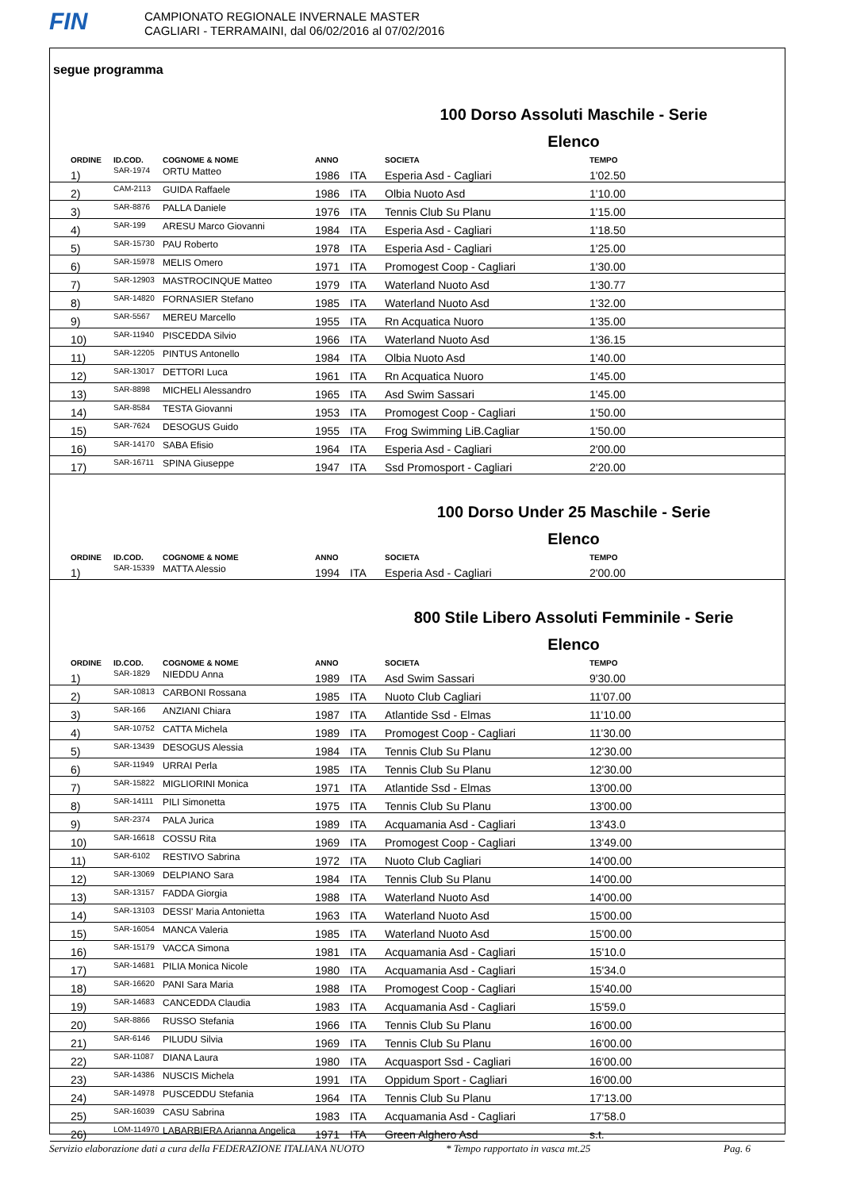FIN
CAMPIONATO REGIONALE INVERNALE MASTER
CAGLIARI - TERRAMAINI, dal 06/02/2016 al 07/02/2016
segue programma
100 Dorso Assoluti Maschile - Serie
Elenco
| ORDINE | ID.COD. | COGNOME & NOME | ANNO | | SOCIETA | TEMPO |
| --- | --- | --- | --- | --- | --- | --- |
| 1) | SAR-1974 | ORTU Matteo | 1986 | ITA | Esperia Asd - Cagliari | 1'02.50 |
| 2) | CAM-2113 | GUIDA Raffaele | 1986 | ITA | Olbia Nuoto Asd | 1'10.00 |
| 3) | SAR-8876 | PALLA Daniele | 1976 | ITA | Tennis Club Su Planu | 1'15.00 |
| 4) | SAR-199 | ARESU Marco Giovanni | 1984 | ITA | Esperia Asd - Cagliari | 1'18.50 |
| 5) | SAR-15730 | PAU Roberto | 1978 | ITA | Esperia Asd - Cagliari | 1'25.00 |
| 6) | SAR-15978 | MELIS Omero | 1971 | ITA | Promogest Coop - Cagliari | 1'30.00 |
| 7) | SAR-12903 | MASTROCINQUE Matteo | 1979 | ITA | Waterland Nuoto Asd | 1'30.77 |
| 8) | SAR-14820 | FORNASIER Stefano | 1985 | ITA | Waterland Nuoto Asd | 1'32.00 |
| 9) | SAR-5567 | MEREU Marcello | 1955 | ITA | Rn Acquatica Nuoro | 1'35.00 |
| 10) | SAR-11940 | PISCEDDA Silvio | 1966 | ITA | Waterland Nuoto Asd | 1'36.15 |
| 11) | SAR-12205 | PINTUS Antonello | 1984 | ITA | Olbia Nuoto Asd | 1'40.00 |
| 12) | SAR-13017 | DETTORI Luca | 1961 | ITA | Rn Acquatica Nuoro | 1'45.00 |
| 13) | SAR-8898 | MICHELI Alessandro | 1965 | ITA | Asd Swim Sassari | 1'45.00 |
| 14) | SAR-8584 | TESTA Giovanni | 1953 | ITA | Promogest Coop - Cagliari | 1'50.00 |
| 15) | SAR-7624 | DESOGUS Guido | 1955 | ITA | Frog Swimming LiB.Cagliar | 1'50.00 |
| 16) | SAR-14170 | SABA Efisio | 1964 | ITA | Esperia Asd - Cagliari | 2'00.00 |
| 17) | SAR-16711 | SPINA Giuseppe | 1947 | ITA | Ssd Promosport - Cagliari | 2'20.00 |
100 Dorso Under 25 Maschile - Serie
Elenco
| ORDINE | ID.COD. | COGNOME & NOME | ANNO | | SOCIETA | TEMPO |
| --- | --- | --- | --- | --- | --- | --- |
| 1) | SAR-15339 | MATTA Alessio | 1994 | ITA | Esperia Asd - Cagliari | 2'00.00 |
800 Stile Libero Assoluti Femminile - Serie
Elenco
| ORDINE | ID.COD. | COGNOME & NOME | ANNO | | SOCIETA | TEMPO |
| --- | --- | --- | --- | --- | --- | --- |
| 1) | SAR-1829 | NIEDDU Anna | 1989 | ITA | Asd Swim Sassari | 9'30.00 |
| 2) | SAR-10813 | CARBONI Rossana | 1985 | ITA | Nuoto Club Cagliari | 11'07.00 |
| 3) | SAR-166 | ANZIANI Chiara | 1987 | ITA | Atlantide Ssd - Elmas | 11'10.00 |
| 4) | SAR-10752 | CATTA Michela | 1989 | ITA | Promogest Coop - Cagliari | 11'30.00 |
| 5) | SAR-13439 | DESOGUS Alessia | 1984 | ITA | Tennis Club Su Planu | 12'30.00 |
| 6) | SAR-11949 | URRAI Perla | 1985 | ITA | Tennis Club Su Planu | 12'30.00 |
| 7) | SAR-15822 | MIGLIORINI Monica | 1971 | ITA | Atlantide Ssd - Elmas | 13'00.00 |
| 8) | SAR-14111 | PILI Simonetta | 1975 | ITA | Tennis Club Su Planu | 13'00.00 |
| 9) | SAR-2374 | PALA Jurica | 1989 | ITA | Acquamania Asd - Cagliari | 13'43.0 |
| 10) | SAR-16618 | COSSU Rita | 1969 | ITA | Promogest Coop - Cagliari | 13'49.00 |
| 11) | SAR-6102 | RESTIVO Sabrina | 1972 | ITA | Nuoto Club Cagliari | 14'00.00 |
| 12) | SAR-13069 | DELPIANO Sara | 1984 | ITA | Tennis Club Su Planu | 14'00.00 |
| 13) | SAR-13157 | FADDA Giorgia | 1988 | ITA | Waterland Nuoto Asd | 14'00.00 |
| 14) | SAR-13103 | DESSI' Maria Antonietta | 1963 | ITA | Waterland Nuoto Asd | 15'00.00 |
| 15) | SAR-16054 | MANCA Valeria | 1985 | ITA | Waterland Nuoto Asd | 15'00.00 |
| 16) | SAR-15179 | VACCA Simona | 1981 | ITA | Acquamania Asd - Cagliari | 15'10.0 |
| 17) | SAR-14681 | PILIA Monica Nicole | 1980 | ITA | Acquamania Asd - Cagliari | 15'34.0 |
| 18) | SAR-16620 | PANI Sara Maria | 1988 | ITA | Promogest Coop - Cagliari | 15'40.00 |
| 19) | SAR-14683 | CANCEDDA Claudia | 1983 | ITA | Acquamania Asd - Cagliari | 15'59.0 |
| 20) | SAR-8866 | RUSSO Stefania | 1966 | ITA | Tennis Club Su Planu | 16'00.00 |
| 21) | SAR-6146 | PILUDU Silvia | 1969 | ITA | Tennis Club Su Planu | 16'00.00 |
| 22) | SAR-11087 | DIANA Laura | 1980 | ITA | Acquasport Ssd - Cagliari | 16'00.00 |
| 23) | SAR-14386 | NUSCIS Michela | 1991 | ITA | Oppidum Sport - Cagliari | 16'00.00 |
| 24) | SAR-14978 | PUSCEDDU Stefania | 1964 | ITA | Tennis Club Su Planu | 17'13.00 |
| 25) | SAR-16039 | CASU Sabrina | 1983 | ITA | Acquamania Asd - Cagliari | 17'58.0 |
| 26) | LOM-114970 | LABARBIERA Arianna Angelica | 1971 | ITA | Green Alghero Asd | s.t. |
Servizio elaborazione dati a cura della FEDERAZIONE ITALIANA NUOTO * Tempo rapportato in vasca mt.25 Pag. 6